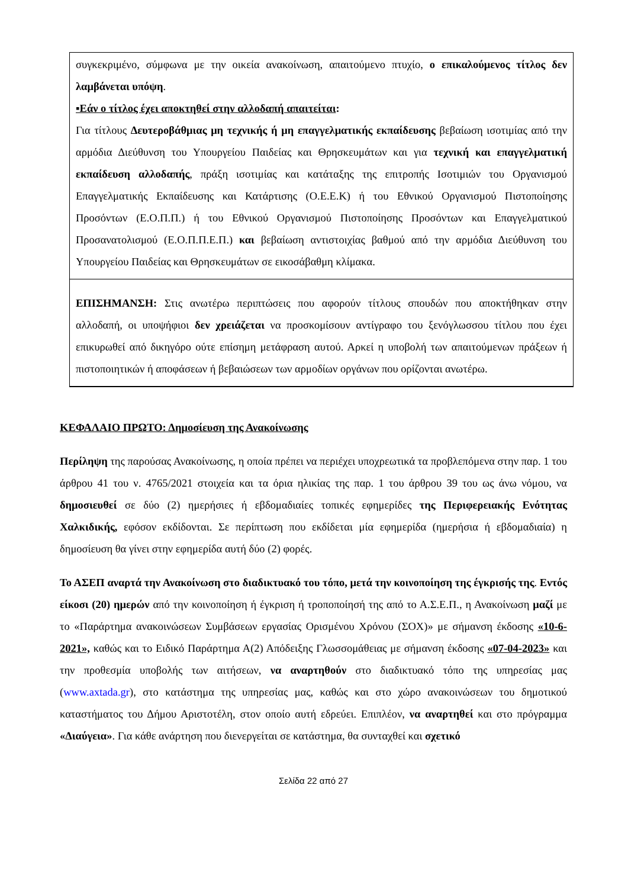| συγκεκριμένο, σύμφωνα με την οικεία ανακοίνωση, απαιτούμενο πτυχίο, ο επικαλούμενος τίτλος δεν λαμβάνεται υπόψη . ▪Εάν ο τίτλος έχει αποκτηθεί στην αλλοδαπή απαιτείται : Για τίτλους Δευτεροβάθμιας μη τεχνικής ή μη επαγγελματικής εκπαίδευσης βεβαίωση ισοτιμίας από την αρμόδια Διεύθυνση του Υπουργείου Παιδείας και Θρησκευμάτων και για τεχνική και επαγγελματική εκπαίδευση αλλοδαπής , πράξη ισοτιμίας και κατάταξης της επιτροπής Ισοτιμιών του Οργανισμού Επαγγελματικής Εκπαίδευσης και Κατάρτισης (Ο.Ε.Ε.Κ) ή του Εθνικού Οργανισμού Πιστοποίησης Προσόντων (Ε.Ο.Π.Π.) ή του Εθνικού Οργανισμού Πιστοποίησης Προσόντων και Επαγγελματικού Προσανατολισμού (Ε.Ο.Π.Π.Ε.Π.) και βεβαίωση αντιστοιχίας βαθμού από την αρμόδια Διεύθυνση του Υπουργείου Παιδείας και Θρησκευμάτων σε εικοσάβαθμη κλίμακα. |
| ΕΠΙΣΗΜΑΝΣΗ: Στις ανωτέρω περιπτώσεις που αφορούν τίτλους σπουδών που αποκτήθηκαν στην αλλοδαπή, οι υποψήφιοι δεν χρειάζεται να προσκομίσουν αντίγραφο του ξενόγλωσσου τίτλου που έχει επικυρωθεί από δικηγόρο ούτε επίσημη μετάφραση αυτού. Αρκεί η υποβολή των απαιτούμενων πράξεων ή πιστοποιητικών ή αποφάσεων ή βεβαιώσεων των αρμοδίων οργάνων που ορίζονται ανωτέρω. |
ΚΕΦΑΛΑΙΟ ΠΡΩΤΟ: Δημοσίευση της Ανακοίνωσης
Περίληψη της παρούσας Ανακοίνωσης, η οποία πρέπει να περιέχει υποχρεωτικά τα προβλεπόμενα στην παρ. 1 του άρθρου 41 του ν. 4765/2021 στοιχεία και τα όρια ηλικίας της παρ. 1 του άρθρου 39 του ως άνω νόμου, να δημοσιευθεί σε δύο (2) ημερήσιες ή εβδομαδιαίες τοπικές εφημερίδες της Περιφερειακής Ενότητας Χαλκιδικής, εφόσον εκδίδονται. Σε περίπτωση που εκδίδεται μία εφημερίδα (ημερήσια ή εβδομαδιαία) η δημοσίευση θα γίνει στην εφημερίδα αυτή δύο (2) φορές.
Το ΑΣΕΠ αναρτά την Ανακοίνωση στο διαδικτυακό του τόπο, μετά την κοινοποίηση της έγκρισής της. Εντός είκοσι (20) ημερών από την κοινοποίηση ή έγκριση ή τροποποίησή της από το Α.Σ.Ε.Π., η Ανακοίνωση μαζί με το «Παράρτημα ανακοινώσεων Συμβάσεων εργασίας Ορισμένου Χρόνου (ΣΟΧ)» με σήμανση έκδοσης «10-6-2021», καθώς και το Ειδικό Παράρτημα Α(2) Απόδειξης Γλωσσομάθειας με σήμανση έκδοσης «07-04-2023» και την προθεσμία υποβολής των αιτήσεων, να αναρτηθούν στο διαδικτυακό τόπο της υπηρεσίας μας (www.axtada.gr), στο κατάστημα της υπηρεσίας μας, καθώς και στο χώρο ανακοινώσεων του δημοτικού καταστήματος του Δήμου Αριστοτέλη, στον οποίο αυτή εδρεύει. Επιπλέον, να αναρτηθεί και στο πρόγραμμα «Διαύγεια». Για κάθε ανάρτηση που διενεργείται σε κατάστημα, θα συνταχθεί και σχετικό
Σελίδα 22 από 27